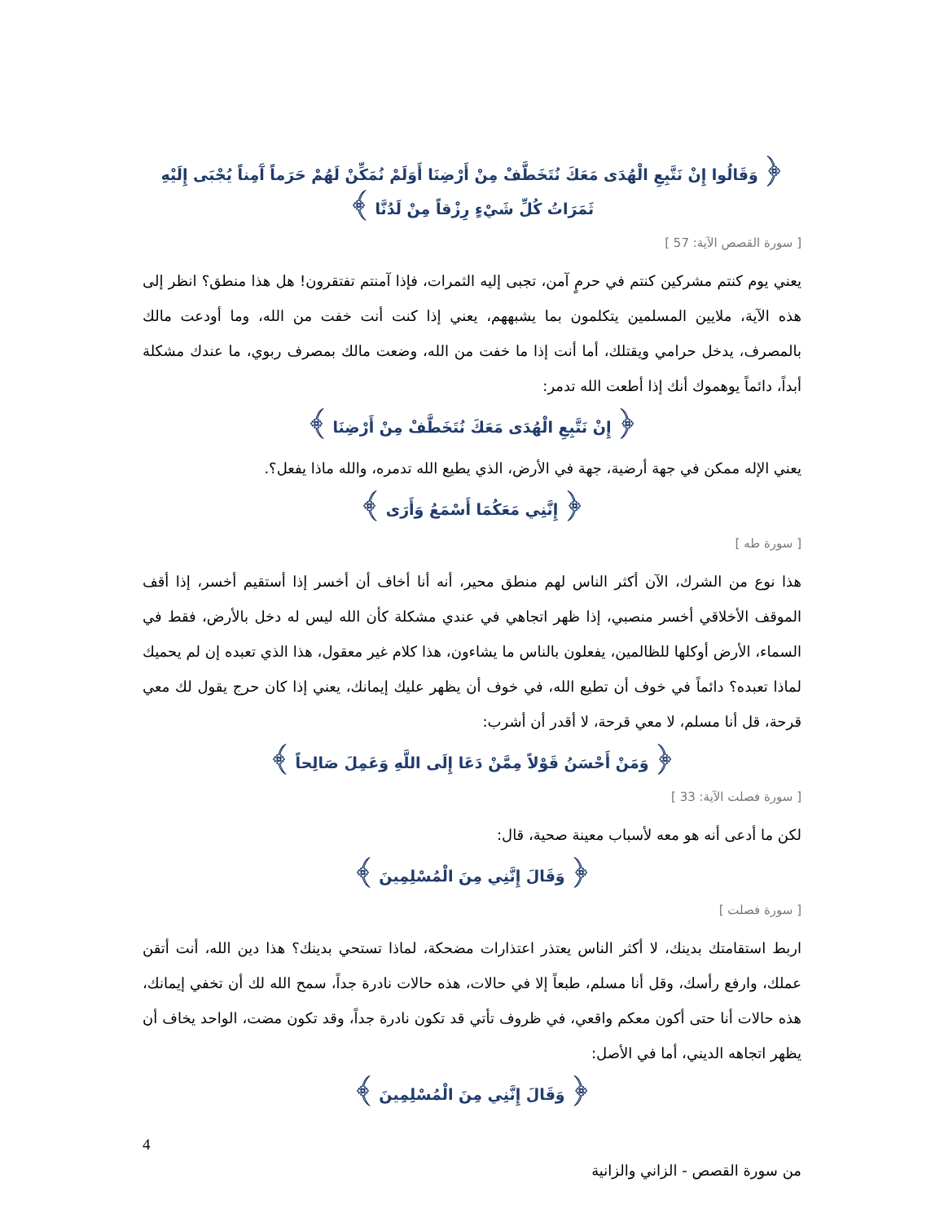﴿ وَقَالُوا إِنْ نَتَّبِعِ الْهُدَى مَعَكَ نُتَخَطَّفْ مِنْ أَرْضِنَا أَوَلَمْ نُمَكِّنْ لَهُمْ حَرَماً آَمِناً يُجْبَى إِلَيْهِ ثَمَرَاتُ كُلِّ شَيْءٍ رِزْقاً مِنْ لَدُنَّا ﴾
[ سورة القصص الآية: 57 ]
يعني يوم كنتم مشركين كنتم في حرمٍ آمن، تجبى إليه الثمرات، فإذا آمنتم تفتقرون! هل هذا منطق؟ انظر إلى هذه الآية، ملايين المسلمين يتكلمون بما يشبههم، يعني إذا كنت أنت خفت من الله، وما أودعت مالك بالمصرف، يدخل حرامي ويقتلك، أما أنت إذا ما خفت من الله، وضعت مالك بمصرف ربوي، ما عندك مشكلة أبداً، دائماً يوهموك أنك إذا أطعت الله تدمر:
﴿ إِنْ نَتَّبِعِ الْهُدَى مَعَكَ نُتَخَطَّفْ مِنْ أَرْضِنَا ﴾
يعني الإله ممكن في جهة أرضية، جهة في الأرض، الذي يطيع الله تدمره، والله ماذا يفعل؟.
﴿ إِنَّنِي مَعَكُمَا أَسْمَعُ وَأَرَى ﴾
[ سورة طه ]
هذا نوع من الشرك، الآن أكثر الناس لهم منطق محير، أنه أنا أخاف أن أخسر إذا أستقيم أخسر، إذا أقف الموقف الأخلاقي أخسر منصبي، إذا ظهر اتجاهي في عندي مشكلة كأن الله ليس له دخل بالأرض، فقط في السماء، الأرض أوكلها للظالمين، يفعلون بالناس ما يشاءون، هذا كلام غير معقول، هذا الذي تعبده إن لم يحميك لماذا تعبده؟ دائماً في خوف أن تطيع الله، في خوف أن يظهر عليك إيمانك، يعني إذا كان حرج يقول لك معي قرحة، قل أنا مسلم، لا معي قرحة، لا أقدر أن أشرب:
﴿ وَمَنْ أَحْسَنُ قَوْلاً مِمَّنْ دَعَا إِلَى اللَّهِ وَعَمِلَ صَالِحاً ﴾
[ سورة فصلت الآية: 33 ]
لكن ما أدعى أنه هو معه لأسباب معينة صحية، قال:
﴿ وَقَالَ إِنَّنِي مِنَ الْمُسْلِمِينَ ﴾
[ سورة فصلت ]
اربط استقامتك بدينك، لا أكثر الناس يعتذر اعتذارات مضحكة، لماذا تستحي بدينك؟ هذا دين الله، أنت أتقن عملك، وارفع رأسك، وقل أنا مسلم، طبعاً إلا في حالات، هذه حالات نادرة جداً، سمح الله لك أن تخفي إيمانك، هذه حالات أنا حتى أكون معكم واقعي، في ظروف تأتي قد تكون نادرة جداً، وقد تكون مضت، الواحد يخاف أن يظهر اتجاهه الديني، أما في الأصل:
﴿ وَقَالَ إِنَّنِي مِنَ الْمُسْلِمِينَ ﴾
4
من سورة القصص - الزاني والزانية